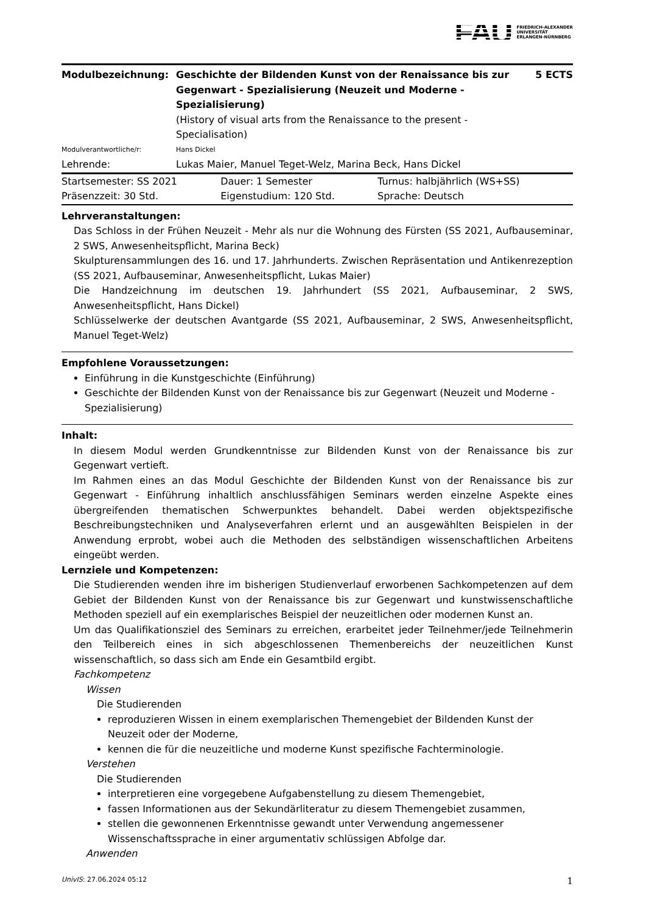FAU FRIEDRICH-ALEXANDER
UNIVERSITÄT
ERLANGEN-NÜRNBERG
| Modulbezeichnung: | Geschichte der Bildenden Kunst von der Renaissance bis zur Gegenwart - Spezialisierung (Neuzeit und Moderne - Spezialisierung) (History of visual arts from the Renaissance to the present - Specialisation) | 5 ECTS |
| Modulverantwortliche/r: | Hans Dickel | |
| Lehrende: | Lukas Maier, Manuel Teget-Welz, Marina Beck, Hans Dickel | |
| Startsemester: SS 2021 | Dauer: 1 Semester | Turnus: halbjährlich (WS+SS) |
| Präsenzzeit: 30 Std. | Eigenstudium: 120 Std. | Sprache: Deutsch |
Lehrveranstaltungen:
Das Schloss in der Frühen Neuzeit - Mehr als nur die Wohnung des Fürsten (SS 2021, Aufbauseminar, 2 SWS, Anwesenheitspflicht, Marina Beck)
Skulpturensammlungen des 16. und 17. Jahrhunderts. Zwischen Repräsentation und Antikenrezeption (SS 2021, Aufbauseminar, Anwesenheitspflicht, Lukas Maier)
Die Handzeichnung im deutschen 19. Jahrhundert (SS 2021, Aufbauseminar, 2 SWS, Anwesenheitspflicht, Hans Dickel)
Schlüsselwerke der deutschen Avantgarde (SS 2021, Aufbauseminar, 2 SWS, Anwesenheitspflicht, Manuel Teget-Welz)
Empfohlene Voraussetzungen:
Einführung in die Kunstgeschichte (Einführung)
Geschichte der Bildenden Kunst von der Renaissance bis zur Gegenwart (Neuzeit und Moderne - Spezialisierung)
Inhalt:
In diesem Modul werden Grundkenntnisse zur Bildenden Kunst von der Renaissance bis zur Gegenwart vertieft.
Im Rahmen eines an das Modul Geschichte der Bildenden Kunst von der Renaissance bis zur Gegenwart - Einführung inhaltlich anschlussfähigen Seminars werden einzelne Aspekte eines übergreifenden thematischen Schwerpunktes behandelt. Dabei werden objektspezifische Beschreibungstechniken und Analyseverfahren erlernt und an ausgewählten Beispielen in der Anwendung erprobt, wobei auch die Methoden des selbständigen wissenschaftlichen Arbeitens eingeübt werden.
Lernziele und Kompetenzen:
Die Studierenden wenden ihre im bisherigen Studienverlauf erworbenen Sachkompetenzen auf dem Gebiet der Bildenden Kunst von der Renaissance bis zur Gegenwart und kunstwissenschaftliche Methoden speziell auf ein exemplarisches Beispiel der neuzeitlichen oder modernen Kunst an.
Um das Qualifikationsziel des Seminars zu erreichen, erarbeitet jeder Teilnehmer/jede Teilnehmerin den Teilbereich eines in sich abgeschlossenen Themenbereichs der neuzeitlichen Kunst wissenschaftlich, so dass sich am Ende ein Gesamtbild ergibt.
Fachkompetenz
Wissen
Die Studierenden
reproduzieren Wissen in einem exemplarischen Themengebiet der Bildenden Kunst der Neuzeit oder der Moderne,
kennen die für die neuzeitliche und moderne Kunst spezifische Fachterminologie.
Verstehen
Die Studierenden
interpretieren eine vorgegebene Aufgabenstellung zu diesem Themengebiet,
fassen Informationen aus der Sekundärliteratur zu diesem Themengebiet zusammen,
stellen die gewonnenen Erkenntnisse gewandt unter Verwendung angemessener Wissenschaftssprache in einer argumentativ schlüssigen Abfolge dar.
Anwenden
UnivIS: 27.06.2024 05:12 1